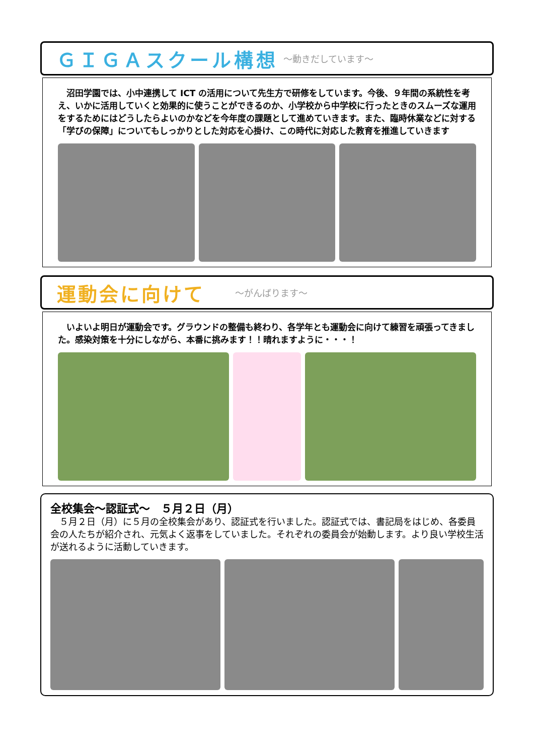ＧＩＧＡスクール構想 ～動きだしています～
　沼田学園では、小中連携して ICT の活用について先生方で研修をしています。今後、９年間の系統性を考え、いかに活用していくと効果的に使うことができるのか、小学校から中学校に行ったときのスムーズな運用をするためにはどうしたらよいのかなどを今年度の課題として進めていきます。また、臨時休業などに対する「学びの保障」についてもしっかりとした対応を心掛け、この時代に対応した教育を推進していきます
運動会に向けて ～がんばります～
　いよいよ明日が運動会です。グラウンドの整備も終わり、各学年とも運動会に向けて練習を頑張ってきました。感染対策を十分にしながら、本番に挑みます！！晴れますように・・・！
全校集会～認証式～　５月２日（月）
　５月２日（月）に５月の全校集会があり、認証式を行いました。認証式では、書記局をはじめ、各委員会の人たちが紹介され、元気よく返事をしていました。それぞれの委員会が始動します。より良い学校生活が送れるように活動していきます。